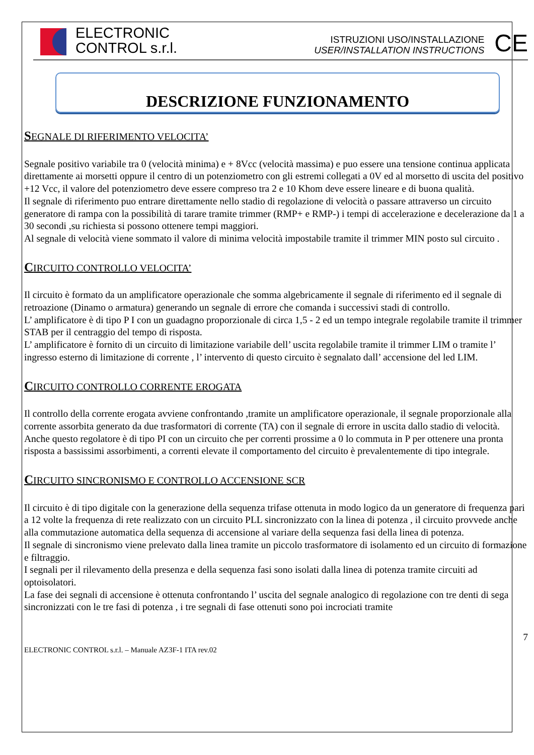ELECTRONIC
CONTROL s.r.l.
ISTRUZIONI USO/INSTALLAZIONE
USER/INSTALLATION INSTRUCTIONS
CE
DESCRIZIONE FUNZIONAMENTO
SEGNALE DI RIFERIMENTO VELOCITA’
Segnale positivo variabile tra 0 (velocità minima) e + 8Vcc (velocità massima) e puo essere una tensione continua applicata direttamente ai morsetti oppure il centro di un potenziometro con gli estremi collegati a 0V ed al morsetto di uscita del positivo +12 Vcc, il valore del potenziometro deve essere compreso tra 2 e 10 Khom deve essere lineare e di buona qualità.
Il segnale di riferimento puo entrare direttamente nello stadio di regolazione di velocità o passare attraverso un circuito generatore di rampa con la possibilità di tarare tramite trimmer (RMP+ e RMP-) i tempi di accelerazione e decelerazione da 1 a 30 secondi ,su richiesta si possono ottenere tempi maggiori.
Al segnale di velocità viene sommato il valore di minima velocità impostabile tramite il trimmer MIN posto sul circuito .
CIRCUITO CONTROLLO VELOCITA’
Il circuito è formato da un amplificatore operazionale che somma algebricamente il segnale di riferimento ed il segnale di retroazione (Dinamo o armatura) generando un segnale di errore che comanda i successivi stadi di controllo.
L’ amplificatore è di tipo P I con un guadagno proporzionale di circa 1,5 - 2 ed un tempo integrale regolabile tramite il trimmer STAB per il centraggio del tempo di risposta.
L’ amplificatore è fornito di un circuito di limitazione variabile dell’ uscita regolabile tramite il trimmer LIM o tramite l’ ingresso esterno di limitazione di corrente , l’ intervento di questo circuito è segnalato dall’ accensione del led LIM.
CIRCUITO CONTROLLO CORRENTE EROGATA
Il controllo della corrente erogata avviene confrontando ,tramite un amplificatore operazionale, il segnale proporzionale alla corrente assorbita generato da due trasformatori di corrente (TA) con il segnale di errore in uscita dallo stadio di velocità.
Anche questo regolatore è di tipo PI con un circuito che per correnti prossime a 0 lo commuta in P per ottenere una pronta risposta a bassissimi assorbimenti, a correnti elevate il comportamento del circuito è prevalentemente di tipo integrale.
CIRCUITO SINCRONISMO E CONTROLLO ACCENSIONE SCR
Il circuito è di tipo digitale con la generazione della sequenza trifase ottenuta in modo logico da un generatore di frequenza pari a 12 volte la frequenza di rete realizzato con un circuito PLL sincronizzato con la linea di potenza , il circuito provvede anche alla commutazione automatica della sequenza di accensione al variare della sequenza fasi della linea di potenza.
Il segnale di sincronismo viene prelevato dalla linea tramite un piccolo trasformatore di isolamento ed un circuito di formazione e filtraggio.
I segnali per il rilevamento della presenza e della sequenza fasi sono isolati dalla linea di potenza tramite circuiti ad optoisolatori.
La fase dei segnali di accensione è ottenuta confrontando l’ uscita del segnale analogico di regolazione con tre denti di sega sincronizzati con le tre fasi di potenza , i tre segnali di fase ottenuti sono poi incrociati tramite
7
ELECTRONIC CONTROL s.r.l. – Manuale AZ3F-1 ITA rev.02